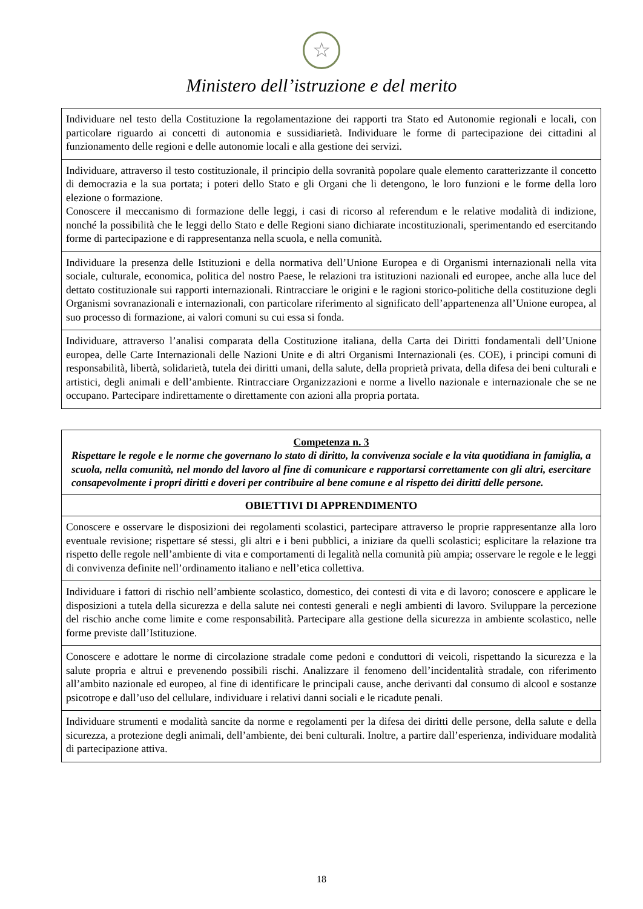☆
Ministero dell’istruzione e del merito
| Individuare nel testo della Costituzione la regolamentazione dei rapporti tra Stato ed Autonomie regionali e locali, con particolare riguardo ai concetti di autonomia e sussidiarietà. Individuare le forme di partecipazione dei cittadini al funzionamento delle regioni e delle autonomie locali e alla gestione dei servizi. |
| Individuare, attraverso il testo costituzionale, il principio della sovranità popolare quale elemento caratterizzante il concetto di democrazia e la sua portata; i poteri dello Stato e gli Organi che li detengono, le loro funzioni e le forme della loro elezione o formazione. Conoscere il meccanismo di formazione delle leggi, i casi di ricorso al referendum e le relative modalità di indizione, nonché la possibilità che le leggi dello Stato e delle Regioni siano dichiarate incostituzionali, sperimentando ed esercitando forme di partecipazione e di rappresentanza nella scuola, e nella comunità. |
| Individuare la presenza delle Istituzioni e della normativa dell’Unione Europea e di Organismi internazionali nella vita sociale, culturale, economica, politica del nostro Paese, le relazioni tra istituzioni nazionali ed europee, anche alla luce del dettato costituzionale sui rapporti internazionali. Rintracciare le origini e le ragioni storico-politiche della costituzione degli Organismi sovranazionali e internazionali, con particolare riferimento al significato dell’appartenenza all’Unione europea, al suo processo di formazione, ai valori comuni su cui essa si fonda. |
| Individuare, attraverso l’analisi comparata della Costituzione italiana, della Carta dei Diritti fondamentali dell’Unione europea, delle Carte Internazionali delle Nazioni Unite e di altri Organismi Internazionali (es. COE), i principi comuni di responsabilità, libertà, solidarietà, tutela dei diritti umani, della salute, della proprietà privata, della difesa dei beni culturali e artistici, degli animali e dell’ambiente. Rintracciare Organizzazioni e norme a livello nazionale e internazionale che se ne occupano. Partecipare indirettamente o direttamente con azioni alla propria portata. |
| Competenza n. 3 Rispettare le regole e le norme che governano lo stato di diritto, la convivenza sociale e la vita quotidiana in famiglia, a scuola, nella comunità, nel mondo del lavoro al fine di comunicare e rapportarsi correttamente con gli altri, esercitare consapevolmente i propri diritti e doveri per contribuire al bene comune e al rispetto dei diritti delle persone. |
| OBIETTIVI DI APPRENDIMENTO |
| Conoscere e osservare le disposizioni dei regolamenti scolastici, partecipare attraverso le proprie rappresentanze alla loro eventuale revisione; rispettare sé stessi, gli altri e i beni pubblici, a iniziare da quelli scolastici; esplicitare la relazione tra rispetto delle regole nell’ambiente di vita e comportamenti di legalità nella comunità più ampia; osservare le regole e le leggi di convivenza definite nell’ordinamento italiano e nell’etica collettiva. |
| Individuare i fattori di rischio nell’ambiente scolastico, domestico, dei contesti di vita e di lavoro; conoscere e applicare le disposizioni a tutela della sicurezza e della salute nei contesti generali e negli ambienti di lavoro. Sviluppare la percezione del rischio anche come limite e come responsabilità. Partecipare alla gestione della sicurezza in ambiente scolastico, nelle forme previste dall’Istituzione. |
| Conoscere e adottare le norme di circolazione stradale come pedoni e conduttori di veicoli, rispettando la sicurezza e la salute propria e altrui e prevenendo possibili rischi. Analizzare il fenomeno dell’incidentalità stradale, con riferimento all’ambito nazionale ed europeo, al fine di identificare le principali cause, anche derivanti dal consumo di alcool e sostanze psicotrope e dall’uso del cellulare, individuare i relativi danni sociali e le ricadute penali. |
| Individuare strumenti e modalità sancite da norme e regolamenti per la difesa dei diritti delle persone, della salute e della sicurezza, a protezione degli animali, dell’ambiente, dei beni culturali. Inoltre, a partire dall’esperienza, individuare modalità di partecipazione attiva. |
18